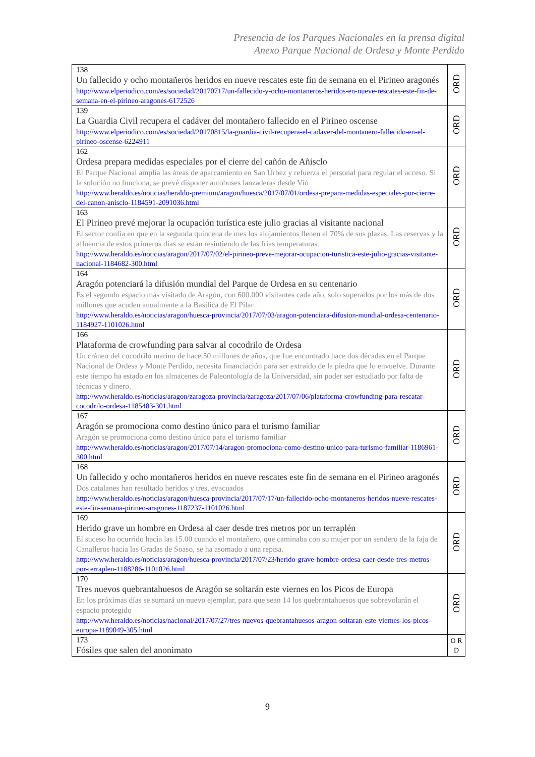Presencia de los Parques Nacionales en la prensa digital
Anexo Parque Nacional de Ordesa y Monte Perdido
| 138 Un fallecido y ocho montañeros heridos en nueve rescates este fin de semana en el Pirineo aragonés http://www.elperiodico.com/es/sociedad/20170717/un-fallecido-y-ocho-montaneros-heridos-en-nueve-rescates-este-fin-de-semana-en-el-pirineo-aragones-6172526 | ORD |
| 139 La Guardia Civil recupera el cadáver del montañero fallecido en el Pirineo oscense http://www.elperiodico.com/es/sociedad/20170815/la-guardia-civil-recupera-el-cadaver-del-montanero-fallecido-en-el-pirineo-oscense-6224911 | ORD |
| 162 Ordesa prepara medidas especiales por el cierre del cañón de Añisclo El Parque Nacional amplía las áreas de aparcamiento en San Úrbez y refuerza el personal para regular el acceso. Si la solución no funciona, se prevé disponer autobuses lanzaderas desde Vió http://www.heraldo.es/noticias/heraldo-premium/aragon/huesca/2017/07/01/ordesa-prepara-medidas-especiales-por-cierre-del-canon-anisclo-1184591-2091036.html | ORD |
| 163 El Pirineo prevé mejorar la ocupación turística este julio gracias al visitante nacional El sector confía en que en la segunda quincena de mes los alojamientos llenen el 70% de sus plazas. Las reservas y la afluencia de estos primeros días se están resintiendo de las frías temperaturas. http://www.heraldo.es/noticias/aragon/2017/07/02/el-pirineo-preve-mejorar-ocupacion-turistica-este-julio-gracias-visitante-nacional-1184682-300.html | ORD |
| 164 Aragón potenciará la difusión mundial del Parque de Ordesa en su centenario Es el segundo espacio más visitado de Aragón, con 600.000 visitantes cada año, solo superados por los más de dos millones que acuden anualmente a la Basílica de El Pilar http://www.heraldo.es/noticias/aragon/huesca-provincia/2017/07/03/aragon-potenciara-difusion-mundial-ordesa-centenario-1184927-1101026.html | ORD |
| 166 Plataforma de crowfunding para salvar al cocodrilo de Ordesa Un cráneo del cocodrilo marino de hace 50 millones de años, que fue encontrado hace dos décadas en el Parque Nacional de Ordesa y Monte Perdido, necesita financiación para ser extraído de la piedra que lo envuelve. Durante este tiempo ha estado en los almacenes de Paleontología de la Universidad, sin poder ser estudiado por falta de técnicas y dinero. http://www.heraldo.es/noticias/aragon/zaragoza-provincia/zaragoza/2017/07/06/plataforma-crowfunding-para-rescatar-cocodrilo-ordesa-1185483-301.html | ORD |
| 167 Aragón se promociona como destino único para el turismo familiar Aragón se promociona como destino único para el turismo familiar http://www.heraldo.es/noticias/aragon/2017/07/14/aragon-promociona-como-destino-unico-para-turismo-familiar-1186961-300.html | ORD |
| 168 Un fallecido y ocho montañeros heridos en nueve rescates este fin de semana en el Pirineo aragonés Dos catalanes han resultado heridos y tres, evacuados http://www.heraldo.es/noticias/aragon/huesca-provincia/2017/07/17/un-fallecido-ocho-montaneros-heridos-nueve-rescates-este-fin-semana-pirineo-aragones-1187237-1101026.html | ORD |
| 169 Herido grave un hombre en Ordesa al caer desde tres metros por un terraplén El suceso ha ocurrido hacia las 15.00 cuando el montañero, que caminaba con su mujer por un sendero de la faja de Canalleros hacia las Gradas de Soaso, se ha asomado a una repisa. http://www.heraldo.es/noticias/aragon/huesca-provincia/2017/07/23/herido-grave-hombre-ordesa-caer-desde-tres-metros-por-terraplen-1188286-1101026.html | ORD |
| 170 Tres nuevos quebrantahuesos de Aragón se soltarán este viernes en los Picos de Europa En los próximas días se sumará un nuevo ejemplar, para que sean 14 los quebrantahuesos que sobrevolarán el espacio protegido http://www.heraldo.es/noticias/nacional/2017/07/27/tres-nuevos-quebrantahuesos-aragon-soltaran-este-viernes-los-picos-europa-1189049-305.html | ORD |
| 173 Fósiles que salen del anonimato | O R D |
9